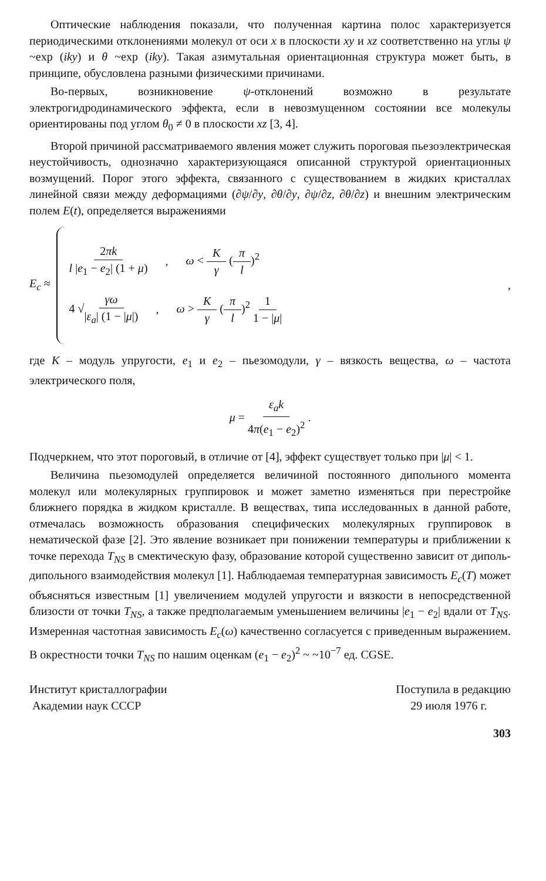Оптические наблюдения показали, что полученная картина полос характеризуется периодическими отклонениями молекул от оси x в плоскости xy и xz соответственно на углы ψ ~exp (iky) и θ ~exp (iky). Такая азимутальная ориентационная структура может быть, в принципе, обусловлена разными физическими причинами.
Во-первых, возникновение ψ-отклонений возможно в результате электрогидродинамического эффекта, если в невозмущенном состоянии все молекулы ориентированы под углом θ<sub>0</sub> ≠ 0 в плоскости xz [3, 4].
Второй причиной рассматриваемого явления может служить пороговая пьезоэлектрическая неустойчивость, однозначно характеризующаяся описанной структурой ориентационных возмущений. Порог этого эффекта, связанного с существованием в жидких кристаллах линейной связи между деформациями (∂ψ/∂y, ∂θ/∂y, ∂ψ/∂z, ∂θ/∂z) и внешним электрическим полем E(t), определяется выражениями
E<sub>c</sub> ≈
2πk l |e<sub>1</sub> − e<sub>2</sub>| (1 + μ), ω < K γ (π l)<sup>2</sup>
4 √γω |ε<sub>a</sub>| (1 − |μ|), ω > K γ (π l)<sup>2</sup> 1 1 − |μ|
,
где K – модуль упругости, e<sub>1</sub> и e<sub>2</sub> – пьезомодули, γ – вязкость вещества, ω – частота электрического поля,
μ = ε<sub>a</sub>k 4π(e<sub>1</sub> − e<sub>2</sub>)<sup>2</sup> .
Подчеркнем, что этот пороговый, в отличие от [4], эффект существует только при |μ| < 1.
Величина пьезомодулей определяется величиной постоянного дипольного момента молекул или молекулярных группировок и может заметно изменяться при перестройке ближнего порядка в жидком кристалле. В веществах, типа исследованных в данной работе, отмечалась возможность образования специфических молекулярных группировок в нематической фазе [2]. Это явление возникает при понижении температуры и приближении к точке перехода T<sub>NS</sub> в смектическую фазу, образование которой существенно зависит от диполь-дипольного взаимодействия молекул [1]. Наблюдаемая температурная зависимость E<sub>c</sub>(T) может объясняться известным [1] увеличением модулей упругости и вязкости в непосредственной близости от точки T<sub>NS</sub>, а также предполагаемым уменьшением величины |e<sub>1</sub> − e<sub>2</sub>| вдали от T<sub>NS</sub>. Измеренная частотная зависимость E<sub>c</sub>(ω) качественно согласуется с приведенным выражением. В окрестности точки T<sub>NS</sub> по нашим оценкам (e<sub>1</sub> − e<sub>2</sub>)<sup>2</sup> ~ ~10<sup>−7</sup> ед. CGSE.
Институт кристаллографии
Академии наук СССР
Поступила в редакцию
29 июля 1976 г.
303